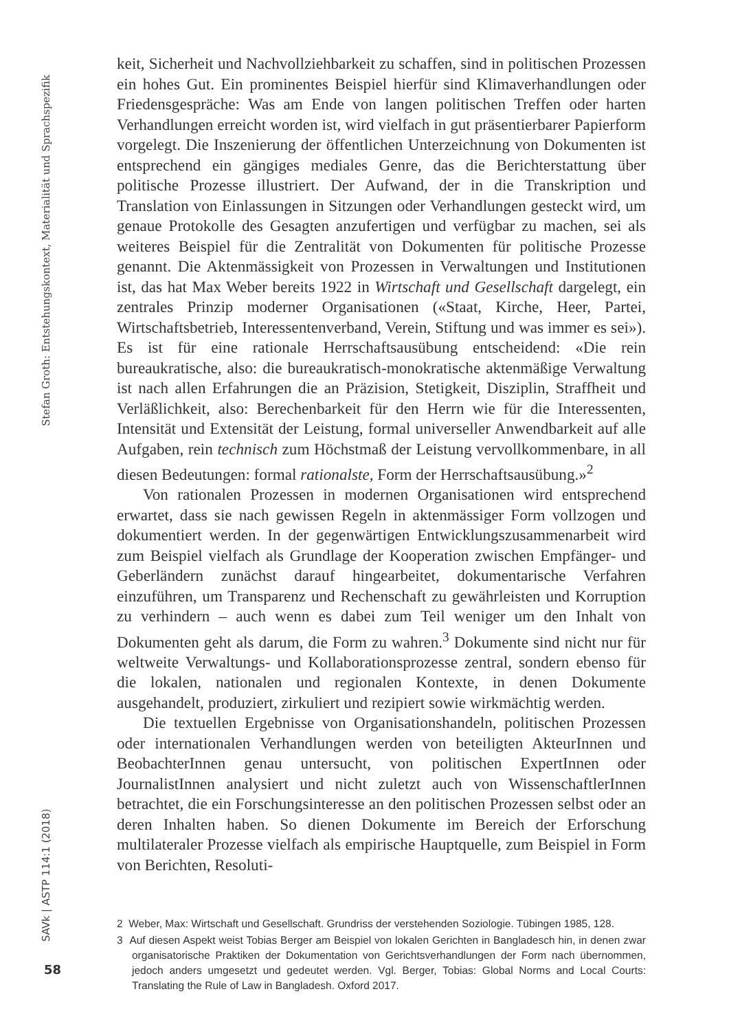Stefan Groth: Entstehungskontext, Materialität und Sprachspezifik
keit, Sicherheit und Nachvollziehbarkeit zu schaffen, sind in politischen Prozessen ein hohes Gut. Ein prominentes Beispiel hierfür sind Klimaverhandlungen oder Friedensgespräche: Was am Ende von langen politischen Treffen oder harten Verhandlungen erreicht worden ist, wird vielfach in gut präsentierbarer Papierform vorgelegt. Die Inszenierung der öffentlichen Unterzeichnung von Dokumenten ist entsprechend ein gängiges mediales Genre, das die Berichterstattung über politische Prozesse illustriert. Der Aufwand, der in die Transkription und Translation von Einlassungen in Sitzungen oder Verhandlungen gesteckt wird, um genaue Protokolle des Gesagten anzufertigen und verfügbar zu machen, sei als weiteres Beispiel für die Zentralität von Dokumenten für politische Prozesse genannt. Die Aktenmässigkeit von Prozessen in Verwaltungen und Institutionen ist, das hat Max Weber bereits 1922 in Wirtschaft und Gesellschaft dargelegt, ein zentrales Prinzip moderner Organisationen («Staat, Kirche, Heer, Partei, Wirtschaftsbetrieb, Interessentenverband, Verein, Stiftung und was immer es sei»). Es ist für eine rationale Herrschaftsausübung entscheidend: «Die rein bureaukratische, also: die bureaukratisch-monokratische aktenmäßige Verwaltung ist nach allen Erfahrungen die an Präzision, Stetigkeit, Disziplin, Straffheit und Verläßlichkeit, also: Berechenbarkeit für den Herrn wie für die Interessenten, Intensität und Extensität der Leistung, formal universeller Anwendbarkeit auf alle Aufgaben, rein technisch zum Höchstmaß der Leistung vervollkommenbare, in all diesen Bedeutungen: formal rationalste, Form der Herrschaftsausübung.»<sup>2</sup>
Von rationalen Prozessen in modernen Organisationen wird entsprechend erwartet, dass sie nach gewissen Regeln in aktenmässiger Form vollzogen und dokumentiert werden. In der gegenwärtigen Entwicklungszusammenarbeit wird zum Beispiel vielfach als Grundlage der Kooperation zwischen Empfänger- und Geberländern zunächst darauf hingearbeitet, dokumentarische Verfahren einzuführen, um Transparenz und Rechenschaft zu gewährleisten und Korruption zu verhindern – auch wenn es dabei zum Teil weniger um den Inhalt von Dokumenten geht als darum, die Form zu wahren.<sup>3</sup> Dokumente sind nicht nur für weltweite Verwaltungs- und Kollaborationsprozesse zentral, sondern ebenso für die lokalen, nationalen und regionalen Kontexte, in denen Dokumente ausgehandelt, produziert, zirkuliert und rezipiert sowie wirkmächtig werden.
Die textuellen Ergebnisse von Organisationshandeln, politischen Prozessen oder internationalen Verhandlungen werden von beteiligten AkteurInnen und BeobachterInnen genau untersucht, von politischen ExpertInnen oder JournalistInnen analysiert und nicht zuletzt auch von WissenschaftlerInnen betrachtet, die ein Forschungsinteresse an den politischen Prozessen selbst oder an deren Inhalten haben. So dienen Dokumente im Bereich der Erforschung multilateraler Prozesse vielfach als empirische Hauptquelle, zum Beispiel in Form von Berichten, Resoluti-
2 Weber, Max: Wirtschaft und Gesellschaft. Grundriss der verstehenden Soziologie. Tübingen 1985, 128.
3 Auf diesen Aspekt weist Tobias Berger am Beispiel von lokalen Gerichten in Bangladesch hin, in denen zwar organisatorische Praktiken der Dokumentation von Gerichtsverhandlungen der Form nach übernommen, jedoch anders umgesetzt und gedeutet werden. Vgl. Berger, Tobias: Global Norms and Local Courts: Translating the Rule of Law in Bangladesh. Oxford 2017.
SAVk | ASTP 114:1 (2018)
58